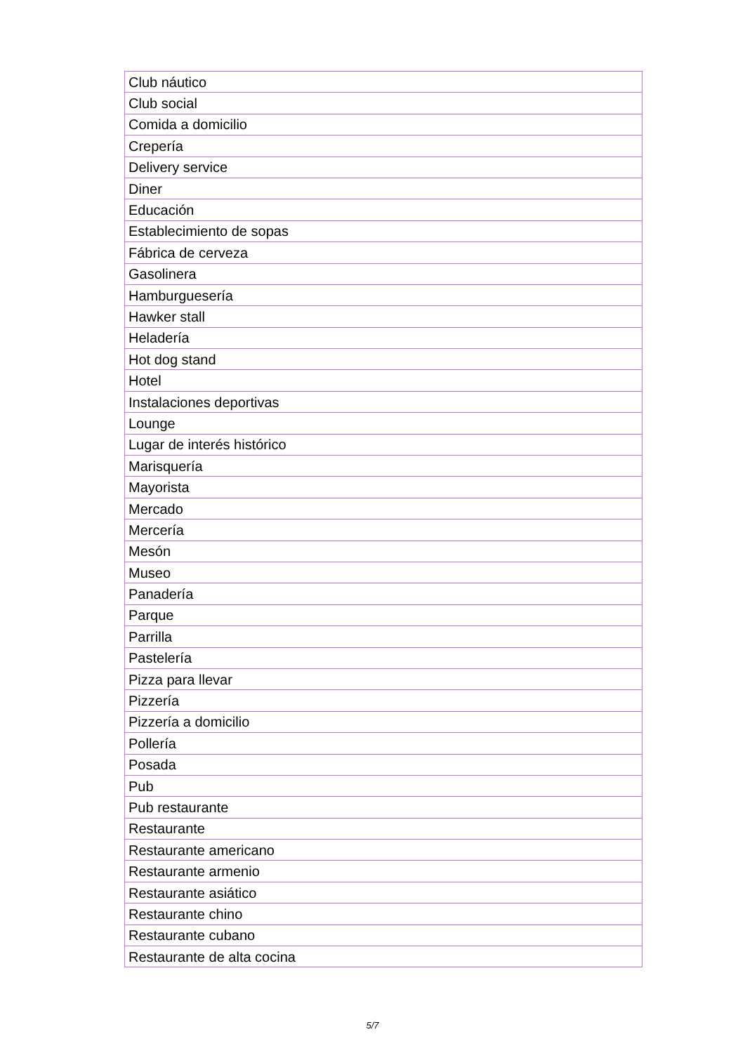| Club náutico |
| Club social |
| Comida a domicilio |
| Crepería |
| Delivery service |
| Diner |
| Educación |
| Establecimiento de sopas |
| Fábrica de cerveza |
| Gasolinera |
| Hamburguesería |
| Hawker stall |
| Heladería |
| Hot dog stand |
| Hotel |
| Instalaciones deportivas |
| Lounge |
| Lugar de interés histórico |
| Marisquería |
| Mayorista |
| Mercado |
| Mercería |
| Mesón |
| Museo |
| Panadería |
| Parque |
| Parrilla |
| Pastelería |
| Pizza para llevar |
| Pizzería |
| Pizzería a domicilio |
| Pollería |
| Posada |
| Pub |
| Pub restaurante |
| Restaurante |
| Restaurante americano |
| Restaurante armenio |
| Restaurante asiático |
| Restaurante chino |
| Restaurante cubano |
| Restaurante de alta cocina |
5/7